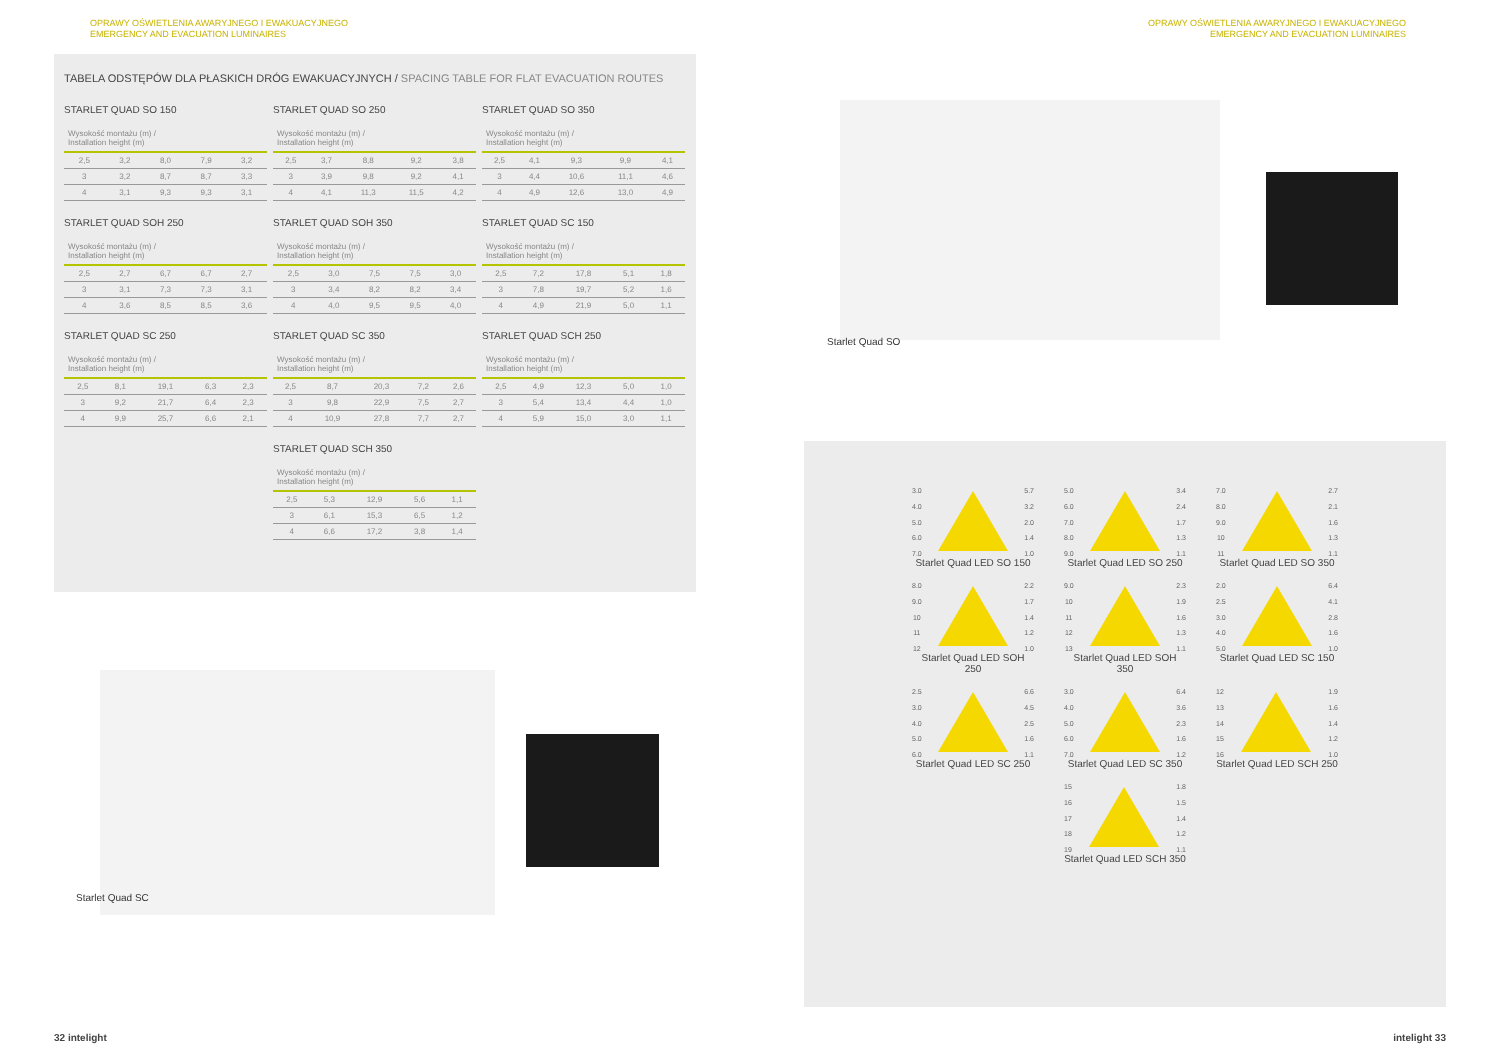OPRAWY OŚWIETLENIA AWARYJNEGO I EWAKUACYJNEGO
EMERGENCY AND EVACUATION LUMINAIRES
OPRAWY OŚWIETLENIA AWARYJNEGO I EWAKUACYJNEGO
EMERGENCY AND EVACUATION LUMINAIRES
TABELA ODSTĘPÓW DLA PŁASKICH DRÓG EWAKUACYJNYCH / SPACING TABLE FOR FLAT EVACUATION ROUTES
STARLET QUAD SO 150
| Wysokość montażu (m) / Installation height (m) | | | | |
| --- | --- | --- | --- | --- |
| 2,5 | 3,2 | 8,0 | 7,9 | 3,2 |
| 3 | 3,2 | 8,7 | 8,7 | 3,3 |
| 4 | 3,1 | 9,3 | 9,3 | 3,1 |
STARLET QUAD SO 250
| Wysokość montażu (m) / Installation height (m) | | | | |
| --- | --- | --- | --- | --- |
| 2,5 | 3,7 | 8,8 | 9,2 | 3,8 |
| 3 | 3,9 | 9,8 | 9,2 | 4,1 |
| 4 | 4,1 | 11,3 | 11,5 | 4,2 |
STARLET QUAD SO 350
| Wysokość montażu (m) / Installation height (m) | | | | |
| --- | --- | --- | --- | --- |
| 2,5 | 4,1 | 9,3 | 9,9 | 4,1 |
| 3 | 4,4 | 10,6 | 11,1 | 4,6 |
| 4 | 4,9 | 12,6 | 13,0 | 4,9 |
STARLET QUAD SOH 250
| Wysokość montażu (m) / Installation height (m) | | | | |
| --- | --- | --- | --- | --- |
| 2,5 | 2,7 | 6,7 | 6,7 | 2,7 |
| 3 | 3,1 | 7,3 | 7,3 | 3,1 |
| 4 | 3,6 | 8,5 | 8,5 | 3,6 |
STARLET QUAD SOH 350
| Wysokość montażu (m) / Installation height (m) | | | | |
| --- | --- | --- | --- | --- |
| 2,5 | 3,0 | 7,5 | 7,5 | 3,0 |
| 3 | 3,4 | 8,2 | 8,2 | 3,4 |
| 4 | 4,0 | 9,5 | 9,5 | 4,0 |
STARLET QUAD SC 150
| Wysokość montażu (m) / Installation height (m) | | | | |
| --- | --- | --- | --- | --- |
| 2,5 | 7,2 | 17,8 | 5,1 | 1,8 |
| 3 | 7,8 | 19,7 | 5,2 | 1,6 |
| 4 | 4,9 | 21,9 | 5,0 | 1,1 |
STARLET QUAD SC 250
| Wysokość montażu (m) / Installation height (m) | | | | |
| --- | --- | --- | --- | --- |
| 2,5 | 8,1 | 19,1 | 6,3 | 2,3 |
| 3 | 9,2 | 21,7 | 6,4 | 2,3 |
| 4 | 9,9 | 25,7 | 6,6 | 2,1 |
STARLET QUAD SC 350
| Wysokość montażu (m) / Installation height (m) | | | | |
| --- | --- | --- | --- | --- |
| 2,5 | 8,7 | 20,3 | 7,2 | 2,6 |
| 3 | 9,8 | 22,9 | 7,5 | 2,7 |
| 4 | 10,9 | 27,8 | 7,7 | 2,7 |
STARLET QUAD SCH 250
| Wysokość montażu (m) / Installation height (m) | | | | |
| --- | --- | --- | --- | --- |
| 2,5 | 4,9 | 12,3 | 5,0 | 1,0 |
| 3 | 5,4 | 13,4 | 4,4 | 1,0 |
| 4 | 5,9 | 15,0 | 3,0 | 1,1 |
STARLET QUAD SCH 350
| Wysokość montażu (m) / Installation height (m) | | | | |
| --- | --- | --- | --- | --- |
| 2,5 | 5,3 | 12,9 | 5,6 | 1,1 |
| 3 | 6,1 | 15,3 | 6,5 | 1,2 |
| 4 | 6,6 | 17,2 | 3,8 | 1,4 |
Starlet Quad SO
Starlet Quad SC
3.0
4.0
5.0
6.0
7.0
5.7
3.2
2.0
1.4
1.0
Starlet Quad LED SO 150
5.0
6.0
7.0
8.0
9.0
3.4
2.4
1.7
1.3
1.1
Starlet Quad LED SO 250
7.0
8.0
9.0
10
11
2.7
2.1
1.6
1.3
1.1
Starlet Quad LED SO 350
8.0
9.0
10
11
12
2.2
1.7
1.4
1.2
1.0
Starlet Quad LED SOH 250
9.0
10
11
12
13
2.3
1.9
1.6
1.3
1.1
Starlet Quad LED SOH 350
2.0
2.5
3.0
4.0
5.0
6.4
4.1
2.8
1.6
1.0
Starlet Quad LED SC 150
2.5
3.0
4.0
5.0
6.0
6.6
4.5
2.5
1.6
1.1
Starlet Quad LED SC 250
3.0
4.0
5.0
6.0
7.0
6.4
3.6
2.3
1.6
1.2
Starlet Quad LED SC 350
12
13
14
15
16
1.9
1.6
1.4
1.2
1.0
Starlet Quad LED SCH 250
15
16
17
18
19
1.8
1.5
1.4
1.2
1.1
Starlet Quad LED SCH 350
32 intelight intelight 33